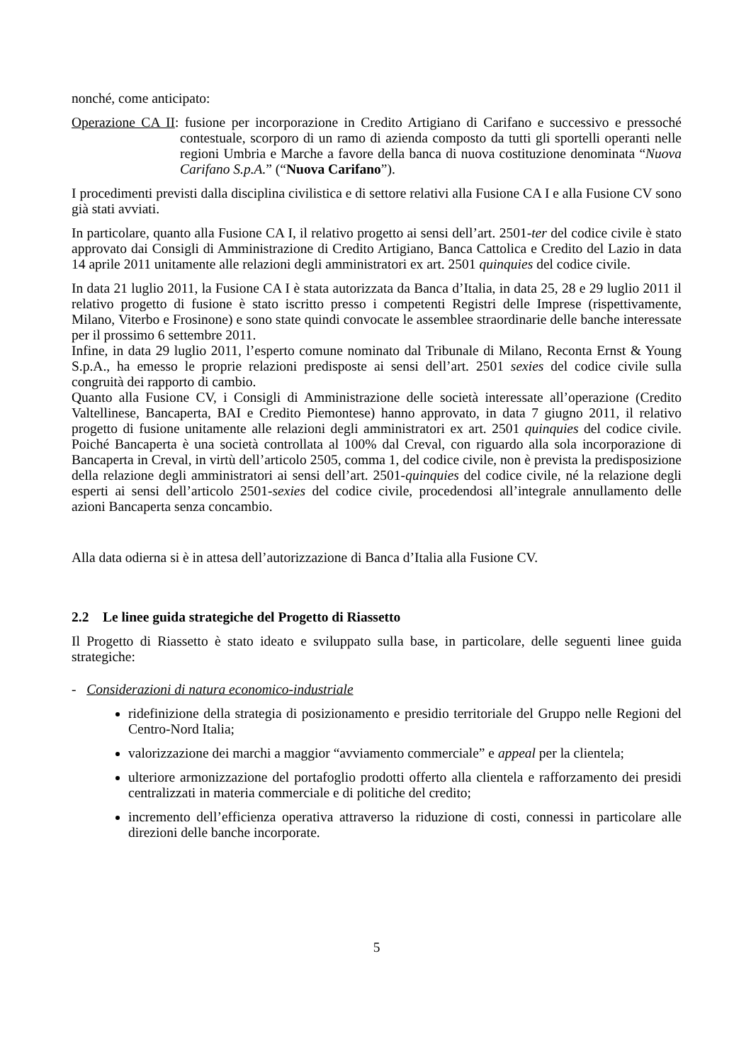nonché, come anticipato:
Operazione CA II: fusione per incorporazione in Credito Artigiano di Carifano e successivo e pressoché contestuale, scorporo di un ramo di azienda composto da tutti gli sportelli operanti nelle regioni Umbria e Marche a favore della banca di nuova costituzione denominata “Nuova Carifano S.p.A.” (“Nuova Carifano”).
I procedimenti previsti dalla disciplina civilistica e di settore relativi alla Fusione CA I e alla Fusione CV sono già stati avviati.
In particolare, quanto alla Fusione CA I, il relativo progetto ai sensi dell’art. 2501-ter del codice civile è stato approvato dai Consigli di Amministrazione di Credito Artigiano, Banca Cattolica e Credito del Lazio in data 14 aprile 2011 unitamente alle relazioni degli amministratori ex art. 2501 quinquies del codice civile.
In data 21 luglio 2011, la Fusione CA I è stata autorizzata da Banca d’Italia, in data 25, 28 e 29 luglio 2011 il relativo progetto di fusione è stato iscritto presso i competenti Registri delle Imprese (rispettivamente, Milano, Viterbo e Frosinone) e sono state quindi convocate le assemblee straordinarie delle banche interessate per il prossimo 6 settembre 2011.
Infine, in data 29 luglio 2011, l’esperto comune nominato dal Tribunale di Milano, Reconta Ernst & Young S.p.A., ha emesso le proprie relazioni predisposte ai sensi dell’art. 2501 sexies del codice civile sulla congruità dei rapporto di cambio.
Quanto alla Fusione CV, i Consigli di Amministrazione delle società interessate all’operazione (Credito Valtellinese, Bancaperta, BAI e Credito Piemontese) hanno approvato, in data 7 giugno 2011, il relativo progetto di fusione unitamente alle relazioni degli amministratori ex art. 2501 quinquies del codice civile. Poiché Bancaperta è una società controllata al 100% dal Creval, con riguardo alla sola incorporazione di Bancaperta in Creval, in virtù dell’articolo 2505, comma 1, del codice civile, non è prevista la predisposizione della relazione degli amministratori ai sensi dell’art. 2501-quinquies del codice civile, né la relazione degli esperti ai sensi dell’articolo 2501-sexies del codice civile, procedendosi all’integrale annullamento delle azioni Bancaperta senza concambio.
Alla data odierna si è in attesa dell’autorizzazione di Banca d’Italia alla Fusione CV.
2.2 Le linee guida strategiche del Progetto di Riassetto
Il Progetto di Riassetto è stato ideato e sviluppato sulla base, in particolare, delle seguenti linee guida strategiche:
- Considerazioni di natura economico-industriale
ridefinizione della strategia di posizionamento e presidio territoriale del Gruppo nelle Regioni del Centro-Nord Italia;
valorizzazione dei marchi a maggior “avviamento commerciale” e appeal per la clientela;
ulteriore armonizzazione del portafoglio prodotti offerto alla clientela e rafforzamento dei presidi centralizzati in materia commerciale e di politiche del credito;
incremento dell’efficienza operativa attraverso la riduzione di costi, connessi in particolare alle direzioni delle banche incorporate.
5